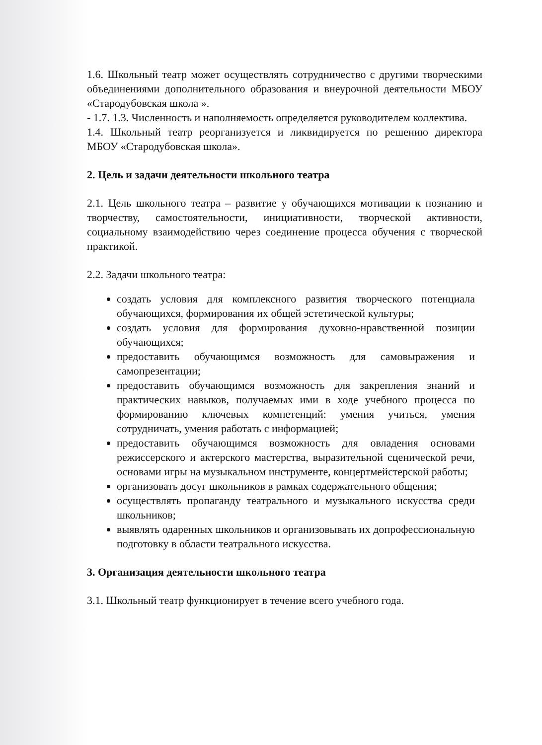1.6. Школьный театр может осуществлять сотрудничество с другими творческими объединениями дополнительного образования и внеурочной деятельности МБОУ «Стародубовская школа ».
- 1.7. 1.3. Численность и наполняемость определяется руководителем коллектива.
1.4. Школьный театр реорганизуется и ликвидируется по решению директора МБОУ «Стародубовская школа».
2. Цель и задачи деятельности школьного театра
2.1. Цель школьного театра – развитие у обучающихся мотивации к познанию и творчеству, самостоятельности, инициативности, творческой активности, социальному взаимодействию через соединение процесса обучения с творческой практикой.
2.2. Задачи школьного театра:
создать условия для комплексного развития творческого потенциала обучающихся, формирования их общей эстетической культуры;
создать условия для формирования духовно-нравственной позиции обучающихся;
предоставить обучающимся возможность для самовыражения и самопрезентации;
предоставить обучающимся возможность для закрепления знаний и практических навыков, получаемых ими в ходе учебного процесса по формированию ключевых компетенций: умения учиться, умения сотрудничать, умения работать с информацией;
предоставить обучающимся возможность для овладения основами режиссерского и актерского мастерства, выразительной сценической речи, основами игры на музыкальном инструменте, концертмейстерской работы;
организовать досуг школьников в рамках содержательного общения;
осуществлять пропаганду театрального и музыкального искусства среди школьников;
выявлять одаренных школьников и организовывать их допрофессиональную подготовку в области театрального искусства.
3. Организация деятельности школьного театра
3.1. Школьный театр функционирует в течение всего учебного года.